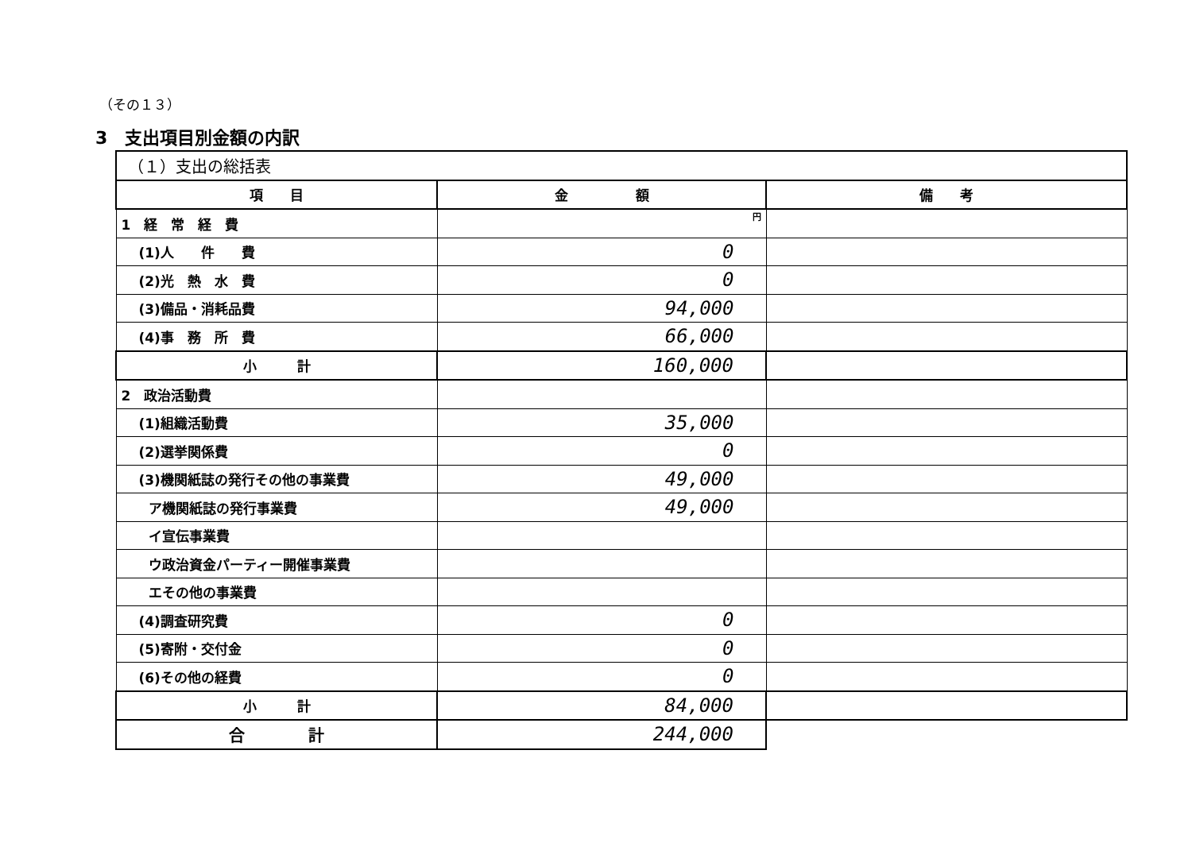（その１３）
3　支出項目別金額の内訳
| （１）支出の総括表 | | |
| 項 目 | 金 額 | 備 考 |
| 1 経 常 経 費 | 円 | |
| (1)人 件 費 | 0 | |
| (2)光 熱 水 費 | 0 | |
| (3)備品・消耗品費 | 94,000 | |
| (4)事 務 所 費 | 66,000 | |
| 小 計 | 160,000 | |
| 2 政治活動費 | | |
| (1)組織活動費 | 35,000 | |
| (2)選挙関係費 | 0 | |
| (3)機関紙誌の発行その他の事業費 | 49,000 | |
| ア機関紙誌の発行事業費 | 49,000 | |
| イ宣伝事業費 | | |
| ウ政治資金パーティー開催事業費 | | |
| エその他の事業費 | | |
| (4)調査研究費 | 0 | |
| (5)寄附・交付金 | 0 | |
| (6)その他の経費 | 0 | |
| 小 計 | 84,000 | |
| 合 計 | 244,000 | |